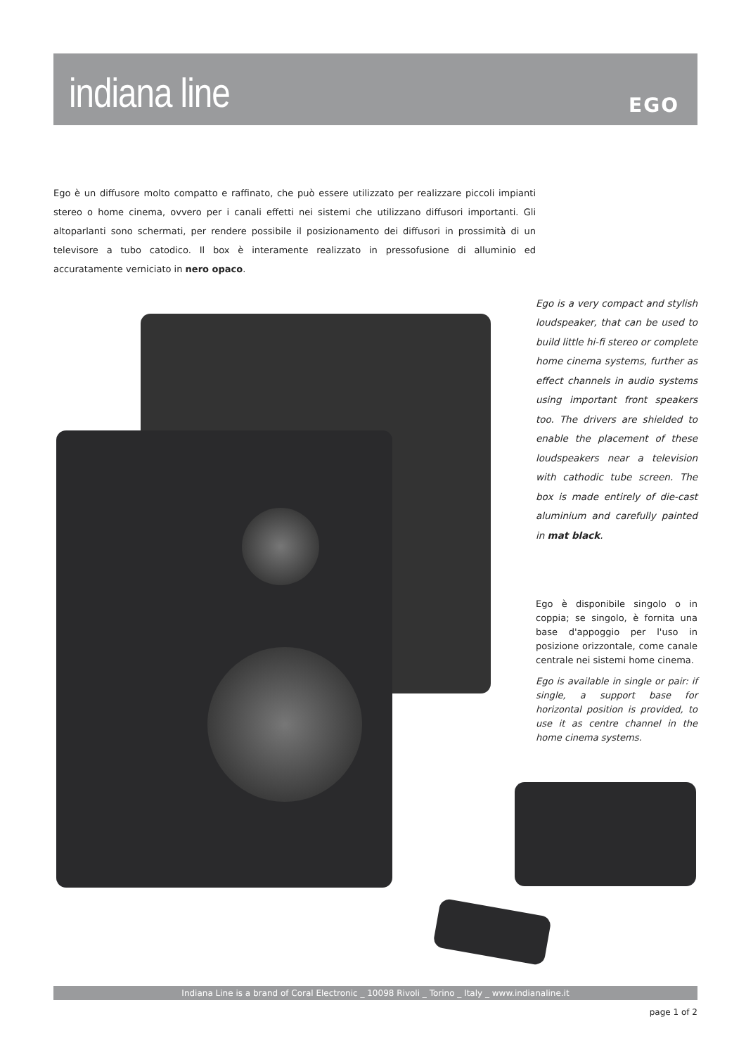indiana line
EGO
Ego è un diffusore molto compatto e raffinato, che può essere utilizzato per realizzare piccoli impianti stereo o home cinema, ovvero per i canali effetti nei sistemi che utilizzano diffusori importanti. Gli altoparlanti sono schermati, per rendere possibile il posizionamento dei diffusori in prossimità di un televisore a tubo catodico. Il box è interamente realizzato in pressofusione di alluminio ed accuratamente verniciato in nero opaco.
Ego is a very compact and stylish loudspeaker, that can be used to build little hi-fi stereo or complete home cinema systems, further as effect channels in audio systems using important front speakers too. The drivers are shielded to enable the placement of these loudspeakers near a television with cathodic tube screen. The box is made entirely of die-cast aluminium and carefully painted in mat black.
Ego è disponibile singolo o in coppia; se singolo, è fornita una base d'appoggio per l'uso in posizione orizzontale, come canale centrale nei sistemi home cinema.
Ego is available in single or pair: if single, a support base for horizontal position is provided, to use it as centre channel in the home cinema systems.
Indiana Line is a brand of Coral Electronic _ 10098 Rivoli _ Torino _ Italy _ www.indianaline.it
page 1 of 2